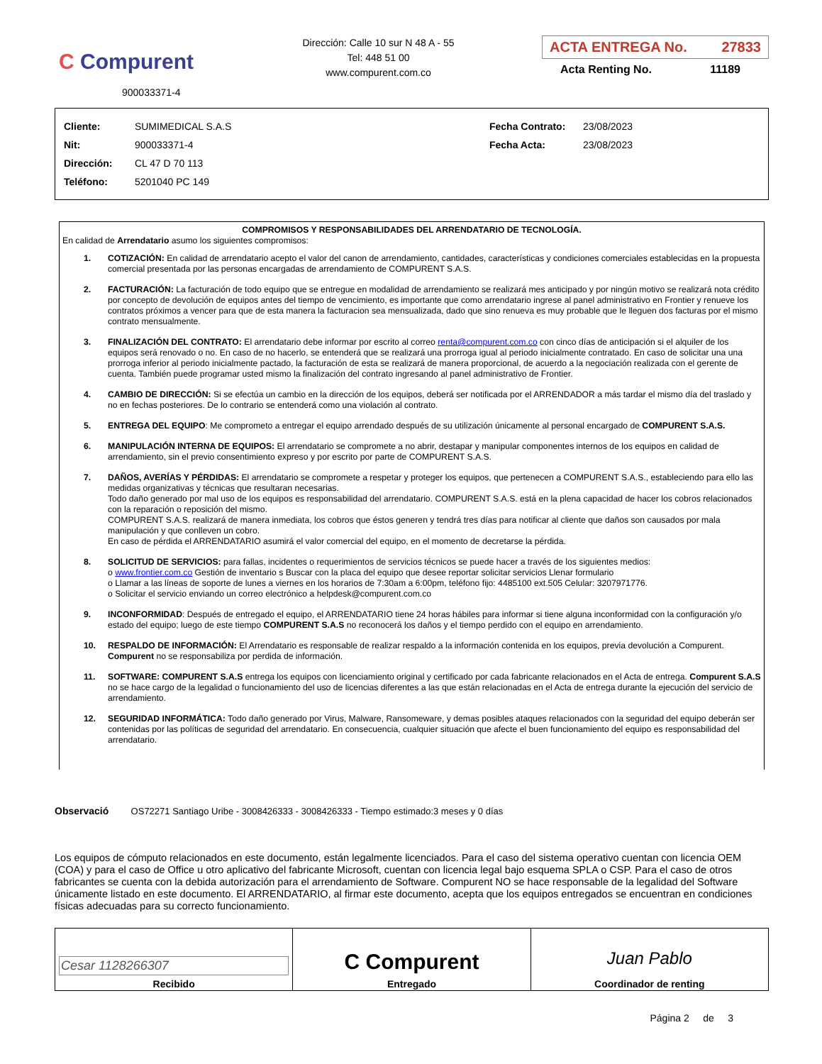C Compurent
900033371-4
Dirección: Calle 10 sur N 48 A - 55
Tel: 448 51 00
www.compurent.com.co
ACTA ENTREGA No. 27833
Acta Renting No. 11189
Cliente: SUMIMEDICAL S.A.S
Nit: 900033371-4
Dirección: CL 47 D 70 113
Teléfono: 5201040 PC 149
Fecha Contrato: 23/08/2023
Fecha Acta: 23/08/2023
COMPROMISOS Y RESPONSABILIDADES DEL ARRENDATARIO DE TECNOLOGÍA.
En calidad de Arrendatario asumo los siguientes compromisos:
1. COTIZACIÓN: En calidad de arrendatario acepto el valor del canon de arrendamiento, cantidades, características y condiciones comerciales establecidas en la propuesta comercial presentada por las personas encargadas de arrendamiento de COMPURENT S.A.S.
2. FACTURACIÓN: La facturación de todo equipo que se entregue en modalidad de arrendamiento se realizará mes anticipado y por ningún motivo se realizará nota crédito por concepto de devolución de equipos antes del tiempo de vencimiento, es importante que como arrendatario ingrese al panel administrativo en Frontier y renueve los contratos próximos a vencer para que de esta manera la facturacion sea mensualizada, dado que sino renueva es muy probable que le lleguen dos facturas por el mismo contrato mensualmente.
3. FINALIZACIÓN DEL CONTRATO: El arrendatario debe informar por escrito al correo renta@compurent.com.co con cinco días de anticipación si el alquiler de los equipos será renovado o no. En caso de no hacerlo, se entenderá que se realizará una prorroga igual al periodo inicialmente contratado. En caso de solicitar una una prorroga inferior al periodo inicialmente pactado, la facturación de esta se realizará de manera proporcional, de acuerdo a la negociación realizada con el gerente de cuenta. También puede programar usted mismo la finalización del contrato ingresando al panel administrativo de Frontier.
4. CAMBIO DE DIRECCIÓN: Si se efectúa un cambio en la dirección de los equipos, deberá ser notificada por el ARRENDADOR a más tardar el mismo día del traslado y no en fechas posteriores. De lo contrario se entenderá como una violación al contrato.
5. ENTREGA DEL EQUIPO: Me comprometo a entregar el equipo arrendado después de su utilización únicamente al personal encargado de COMPURENT S.A.S.
6. MANIPULACIÓN INTERNA DE EQUIPOS: El arrendatario se compromete a no abrir, destapar y manipular componentes internos de los equipos en calidad de arrendamiento, sin el previo consentimiento expreso y por escrito por parte de COMPURENT S.A.S.
7. DAÑOS, AVERÍAS Y PÉRDIDAS: El arrendatario se compromete a respetar y proteger los equipos, que pertenecen a COMPURENT S.A.S., estableciendo para ello las medidas organizativas y técnicas que resultaran necesarias.
Todo daño generado por mal uso de los equipos es responsabilidad del arrendatario. COMPURENT S.A.S. está en la plena capacidad de hacer los cobros relacionados con la reparación o reposición del mismo.
COMPURENT S.A.S. realizará de manera inmediata, los cobros que éstos generen y tendrá tres días para notificar al cliente que daños son causados por mala manipulación y que conlleven un cobro.
En caso de pérdida el ARRENDATARIO asumirá el valor comercial del equipo, en el momento de decretarse la pérdida.
8. SOLICITUD DE SERVICIOS: para fallas, incidentes o requerimientos de servicios técnicos se puede hacer a través de los siguientes medios:
o www.frontier.com.co Gestión de inventario s Buscar con la placa del equipo que desee reportar solicitar servicios Llenar formulario
o Llamar a las líneas de soporte de lunes a viernes en los horarios de 7:30am a 6:00pm, teléfono fijo: 4485100 ext.505 Celular: 3207971776.
o Solicitar el servicio enviando un correo electrónico a helpdesk@compurent.com.co
9. INCONFORMIDAD: Después de entregado el equipo, el ARRENDATARIO tiene 24 horas hábiles para informar si tiene alguna inconformidad con la configuración y/o estado del equipo; luego de este tiempo COMPURENT S.A.S no reconocerá los daños y el tiempo perdido con el equipo en arrendamiento.
10. RESPALDO DE INFORMACIÓN: El Arrendatario es responsable de realizar respaldo a la información contenida en los equipos, previa devolución a Compurent. Compurent no se responsabiliza por perdida de información.
11. SOFTWARE: COMPURENT S.A.S entrega los equipos con licenciamiento original y certificado por cada fabricante relacionados en el Acta de entrega. Compurent S.A.S no se hace cargo de la legalidad o funcionamiento del uso de licencias diferentes a las que están relacionadas en el Acta de entrega durante la ejecución del servicio de arrendamiento.
12. SEGURIDAD INFORMÁTICA: Todo daño generado por Virus, Malware, Ransomeware, y demas posibles ataques relacionados con la seguridad del equipo deberán ser contenidas por las políticas de seguridad del arrendatario. En consecuencia, cualquier situación que afecte el buen funcionamiento del equipo es responsabilidad del arrendatario.
Observació OS72271 Santiago Uribe - 3008426333 - 3008426333 - Tiempo estimado:3 meses y 0 días
Los equipos de cómputo relacionados en este documento, están legalmente licenciados. Para el caso del sistema operativo cuentan con licencia OEM (COA) y para el caso de Office u otro aplicativo del fabricante Microsoft, cuentan con licencia legal bajo esquema SPLA o CSP. Para el caso de otros fabricantes se cuenta con la debida autorización para el arrendamiento de Software. Compurent NO se hace responsable de la legalidad del Software únicamente listado en este documento. El ARRENDATARIO, al firmar este documento, acepta que los equipos entregados se encuentran en condiciones físicas adecuadas para su correcto funcionamiento.
| Cesar 1128266307 Recibido | C Compurent Entregado | Juan Pablo Coordinador de renting |
Página 2 de 3